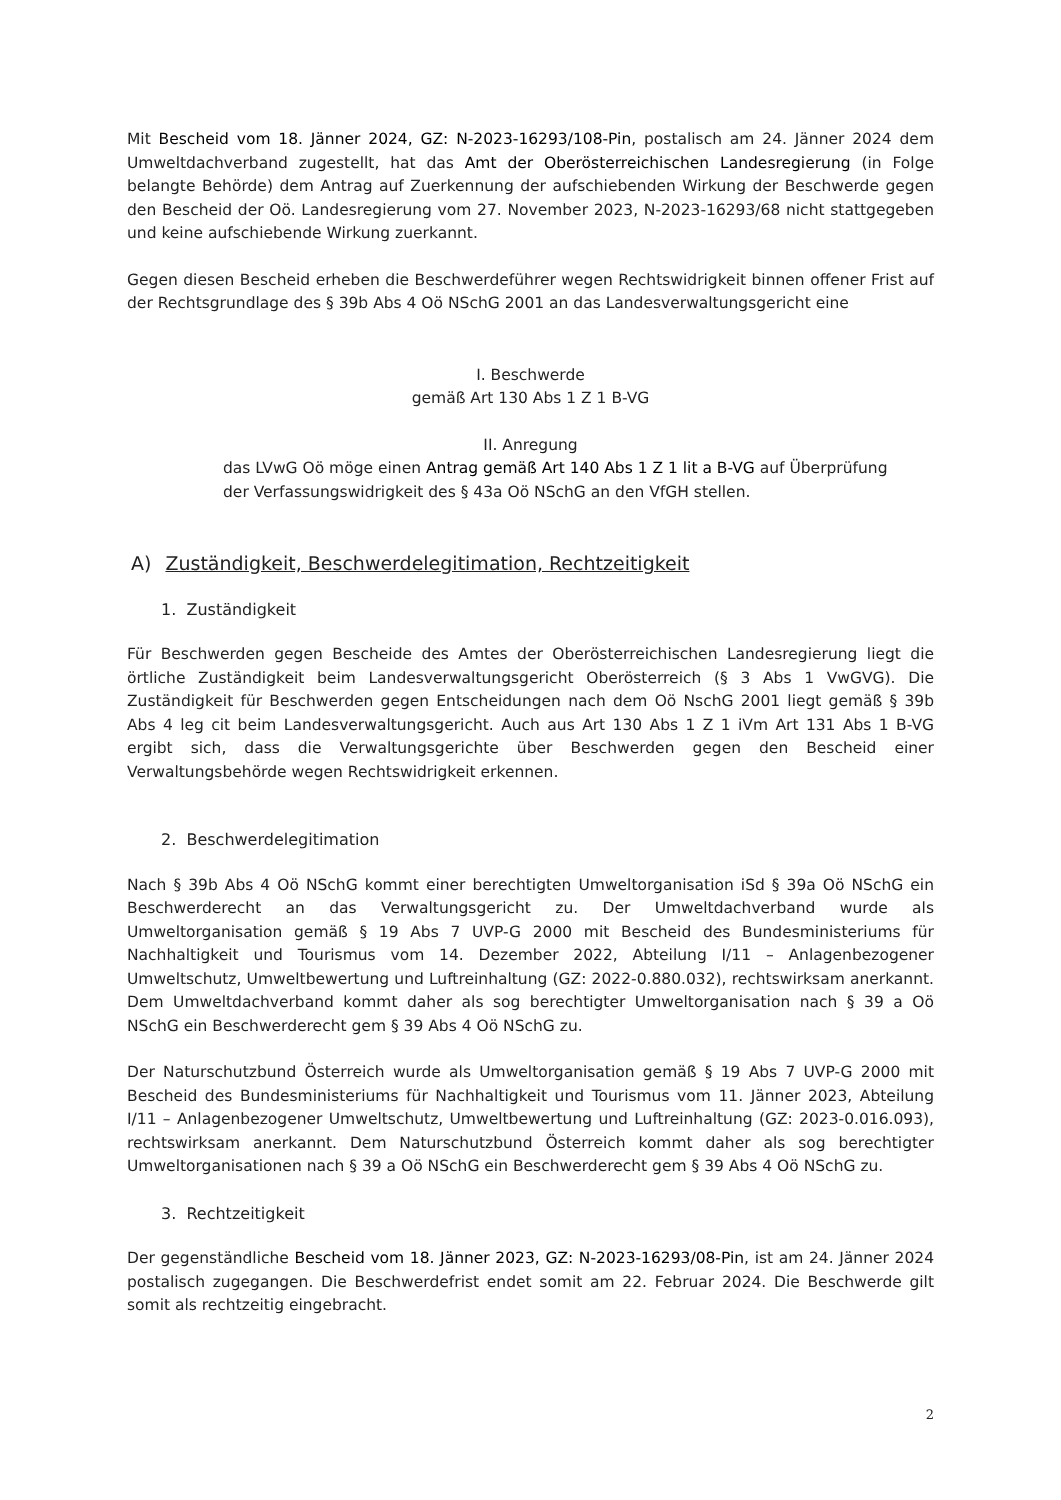Mit Bescheid vom 18. Jänner 2024, GZ: N-2023-16293/108-Pin, postalisch am 24. Jänner 2024 dem Umweltdachverband zugestellt, hat das Amt der Oberösterreichischen Landesregierung (in Folge belangte Behörde) dem Antrag auf Zuerkennung der aufschiebenden Wirkung der Beschwerde gegen den Bescheid der Oö. Landesregierung vom 27. November 2023, N-2023-16293/68 nicht stattgegeben und keine aufschiebende Wirkung zuerkannt.
Gegen diesen Bescheid erheben die Beschwerdeführer wegen Rechtswidrigkeit binnen offener Frist auf der Rechtsgrundlage des § 39b Abs 4 Oö NSchG 2001 an das Landesverwaltungsgericht eine
I. Beschwerde
gemäß Art 130 Abs 1 Z 1 B-VG
II. Anregung
das LVwG Oö möge einen Antrag gemäß Art 140 Abs 1 Z 1 lit a B-VG auf Überprüfung der Verfassungswidrigkeit des § 43a Oö NSchG an den VfGH stellen.
A) Zuständigkeit, Beschwerdelegitimation, Rechtzeitigkeit
1. Zuständigkeit
Für Beschwerden gegen Bescheide des Amtes der Oberösterreichischen Landesregierung liegt die örtliche Zuständigkeit beim Landesverwaltungsgericht Oberösterreich (§ 3 Abs 1 VwGVG). Die Zuständigkeit für Beschwerden gegen Entscheidungen nach dem Oö NschG 2001 liegt gemäß § 39b Abs 4 leg cit beim Landesverwaltungsgericht. Auch aus Art 130 Abs 1 Z 1 iVm Art 131 Abs 1 B-VG ergibt sich, dass die Verwaltungsgerichte über Beschwerden gegen den Bescheid einer Verwaltungsbehörde wegen Rechtswidrigkeit erkennen.
2. Beschwerdelegitimation
Nach § 39b Abs 4 Oö NSchG kommt einer berechtigten Umweltorganisation iSd § 39a Oö NSchG ein Beschwerderecht an das Verwaltungsgericht zu. Der Umweltdachverband wurde als Umweltorganisation gemäß § 19 Abs 7 UVP-G 2000 mit Bescheid des Bundesministeriums für Nachhaltigkeit und Tourismus vom 14. Dezember 2022, Abteilung I/11 – Anlagenbezogener Umweltschutz, Umweltbewertung und Luftreinhaltung (GZ: 2022-0.880.032), rechtswirksam anerkannt. Dem Umweltdachverband kommt daher als sog berechtigter Umweltorganisation nach § 39 a Oö NSchG ein Beschwerderecht gem § 39 Abs 4 Oö NSchG zu.
Der Naturschutzbund Österreich wurde als Umweltorganisation gemäß § 19 Abs 7 UVP-G 2000 mit Bescheid des Bundesministeriums für Nachhaltigkeit und Tourismus vom 11. Jänner 2023, Abteilung I/11 – Anlagenbezogener Umweltschutz, Umweltbewertung und Luftreinhaltung (GZ: 2023-0.016.093), rechtswirksam anerkannt. Dem Naturschutzbund Österreich kommt daher als sog berechtigter Umweltorganisationen nach § 39 a Oö NSchG ein Beschwerderecht gem § 39 Abs 4 Oö NSchG zu.
3. Rechtzeitigkeit
Der gegenständliche Bescheid vom 18. Jänner 2023, GZ: N-2023-16293/08-Pin, ist am 24. Jänner 2024 postalisch zugegangen. Die Beschwerdefrist endet somit am 22. Februar 2024. Die Beschwerde gilt somit als rechtzeitig eingebracht.
2